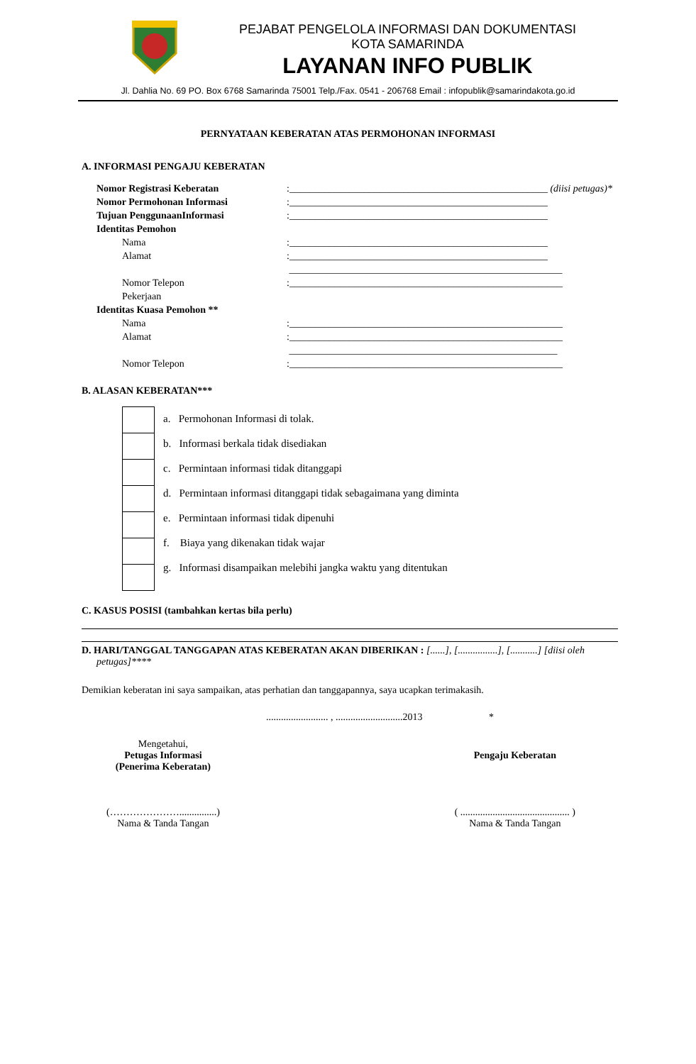PEJABAT PENGELOLA INFORMASI DAN DOKUMENTASI
KOTA SAMARINDA
LAYANAN INFO PUBLIK
Jl. Dahlia No. 69 PO. Box 6768 Samarinda 75001 Telp./Fax. 0541 - 206768 Email : infopublik@samarindakota.go.id
PERNYATAAN KEBERATAN ATAS PERMOHONAN INFORMASI
A. INFORMASI PENGAJU KEBERATAN
| Nomor Registrasi Keberatan | :____________________________________________________ (diisi petugas)* |
| Nomor Permohonan Informasi | :____________________________________________________ |
| Tujuan PenggunaanInformasi | :____________________________________________________ |
| Identitas Pemohon | |
| Nama | :____________________________________________________ |
| Alamat | :____________________________________________________ |
| | _______________________________________________________ |
| Nomor Telepon | :_______________________________________________________ |
| Pekerjaan | |
| Identitas Kuasa Pemohon ** | |
| Nama | :_______________________________________________________ |
| Alamat | :_______________________________________________________ |
| | ______________________________________________________ |
| Nomor Telepon | :_______________________________________________________ |
B. ALASAN KEBERATAN***
a. Permohonan Informasi di tolak.
b. Informasi berkala tidak disediakan
c. Permintaan informasi tidak ditanggapi
d. Permintaan informasi ditanggapi tidak sebagaimana yang diminta
e. Permintaan informasi tidak dipenuhi
f. Biaya yang dikenakan tidak wajar
g. Informasi disampaikan melebihi jangka waktu yang ditentukan
C. KASUS POSISI (tambahkan kertas bila perlu)
D. HARI/TANGGAL TANGGAPAN ATAS KEBERATAN AKAN DIBERIKAN : [......], [................], [...........] [diisi oleh
petugas]****
Demikian keberatan ini saya sampaikan, atas perhatian dan tanggapannya, saya ucapkan terimakasih.
......................... , ...........................2013 *
Mengetahui,
Petugas Informasi
(Penerima Keberatan)
(…………………...............)
Nama & Tanda Tangan
Pengaju Keberatan
( ............................................ )
Nama & Tanda Tangan